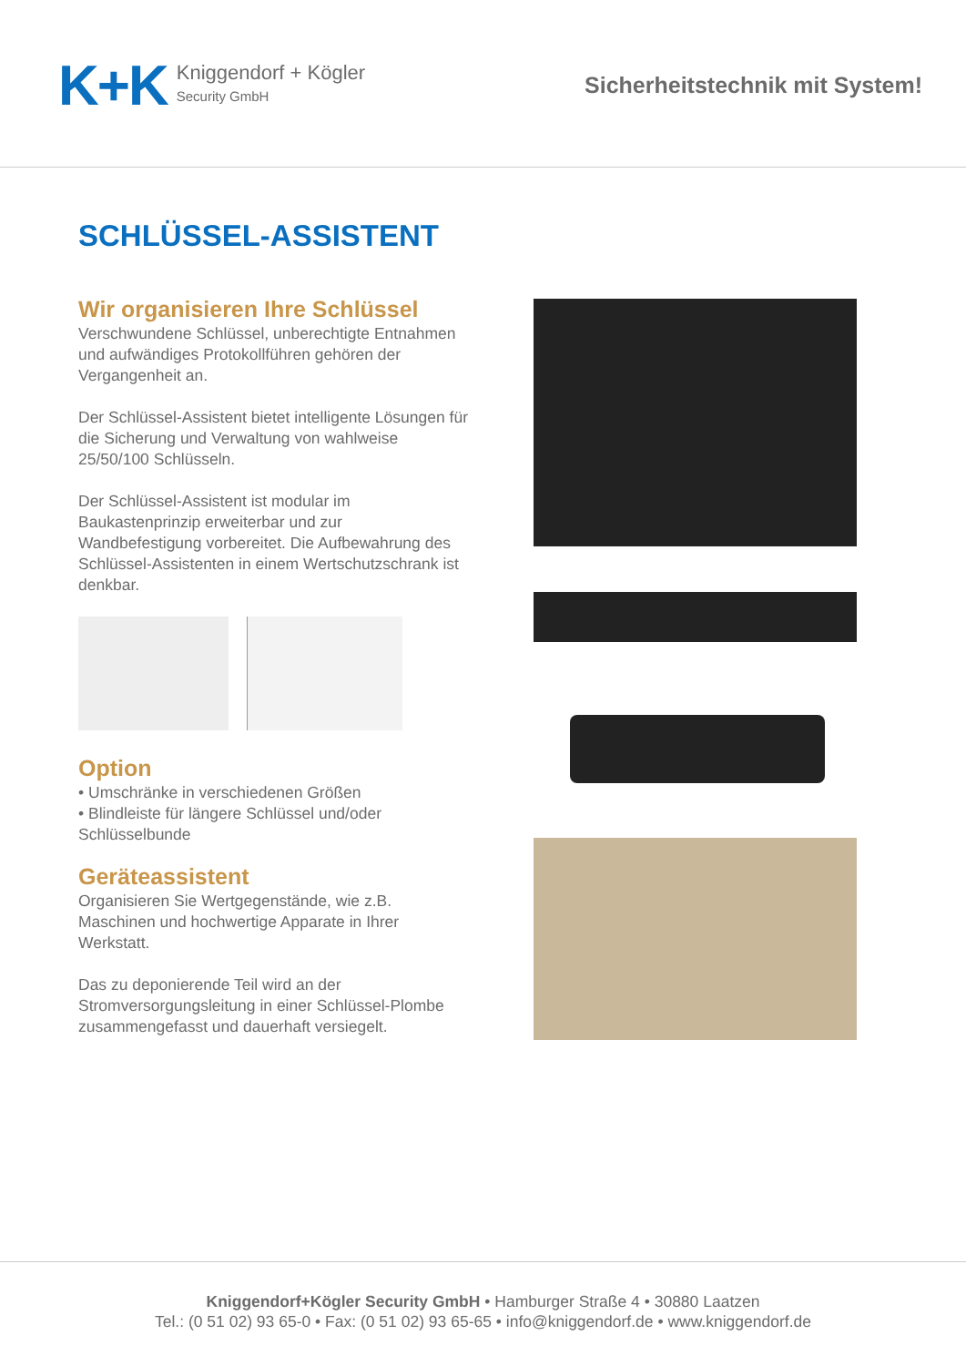K+K
Kniggendorf + Kögler
Security GmbH
Sicherheitstechnik mit System!
SCHLÜSSEL-ASSISTENT
Wir organisieren Ihre Schlüssel
Verschwundene Schlüssel, unberechtigte Entnahmen und aufwändiges Protokollführen gehören der Vergangenheit an.
Der Schlüssel-Assistent bietet intelligente Lösungen für die Sicherung und Verwaltung von wahlweise 25/50/100 Schlüsseln.
Der Schlüssel-Assistent ist modular im Baukastenprinzip erweiterbar und zur Wandbefestigung vorbereitet. Die Aufbewahrung des Schlüssel-Assistenten in einem Wertschutzschrank ist denkbar.
Option
• Umschränke in verschiedenen Größen
• Blindleiste für längere Schlüssel und/oder Schlüsselbunde
Geräteassistent
Organisieren Sie Wertgegenstände, wie z.B. Maschinen und hochwertige Apparate in Ihrer Werkstatt.
Das zu deponierende Teil wird an der Stromversorgungsleitung in einer Schlüssel-Plombe zusammengefasst und dauerhaft versiegelt.
Kniggendorf+Kögler Security GmbH • Hamburger Straße 4 • 30880 Laatzen
Tel.: (0 51 02) 93 65-0 • Fax: (0 51 02) 93 65-65 • info@kniggendorf.de • www.kniggendorf.de